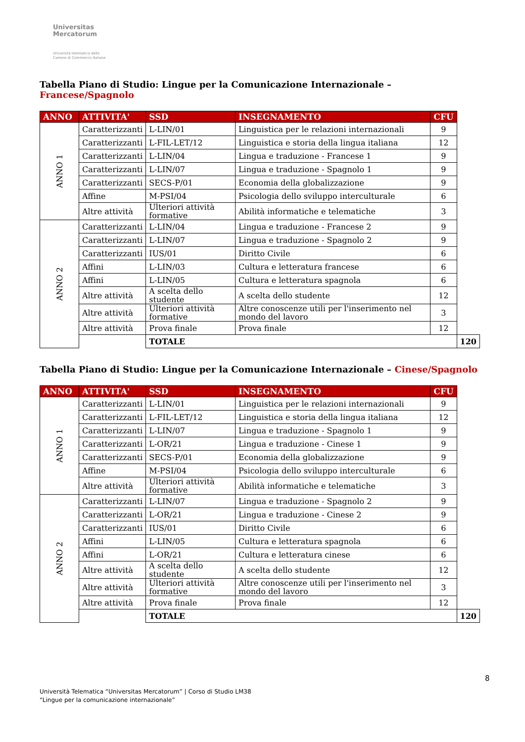Universitas
Mercatorum
Università telematica delle
Camere di Commercio Italiane
Tabella Piano di Studio: Lingue per la Comunicazione Internazionale – Francese/Spagnolo
| ANNO | ATTIVITA' | SSD | INSEGNAMENTO | CFU | |
| --- | --- | --- | --- | --- | --- |
| ANNO 1 | Caratterizzanti | L-LIN/01 | Linguistica per le relazioni internazionali | 9 | |
| | Caratterizzanti | L-FIL-LET/12 | Linguistica e storia della lingua italiana | 12 | |
| | Caratterizzanti | L-LIN/04 | Lingua e traduzione - Francese 1 | 9 | |
| | Caratterizzanti | L-LIN/07 | Lingua e traduzione - Spagnolo 1 | 9 | |
| | Caratterizzanti | SECS-P/01 | Economia della globalizzazione | 9 | |
| | Affine | M-PSI/04 | Psicologia dello sviluppo interculturale | 6 | |
| | Altre attività | Ulteriori attività formative | Abilità informatiche e telematiche | 3 | |
| ANNO 2 | Caratterizzanti | L-LIN/04 | Lingua e traduzione - Francese 2 | 9 | |
| | Caratterizzanti | L-LIN/07 | Lingua e traduzione - Spagnolo 2 | 9 | |
| | Caratterizzanti | IUS/01 | Diritto Civile | 6 | |
| | Affini | L-LIN/03 | Cultura e letteratura francese | 6 | |
| | Affini | L-LIN/05 | Cultura e letteratura spagnola | 6 | |
| | Altre attività | A scelta dello studente | A scelta dello studente | 12 | |
| | Altre attività | Ulteriori attività formative | Altre conoscenze utili per l'inserimento nel mondo del lavoro | 3 | |
| | Altre attività | Prova finale | Prova finale | 12 | |
| | | TOTALE | | | 120 |
Tabella Piano di Studio: Lingue per la Comunicazione Internazionale – Cinese/Spagnolo
| ANNO | ATTIVITA' | SSD | INSEGNAMENTO | CFU | |
| --- | --- | --- | --- | --- | --- |
| ANNO 1 | Caratterizzanti | L-LIN/01 | Linguistica per le relazioni internazionali | 9 | |
| | Caratterizzanti | L-FIL-LET/12 | Linguistica e storia della lingua italiana | 12 | |
| | Caratterizzanti | L-LIN/07 | Lingua e traduzione - Spagnolo 1 | 9 | |
| | Caratterizzanti | L-OR/21 | Lingua e traduzione - Cinese 1 | 9 | |
| | Caratterizzanti | SECS-P/01 | Economia della globalizzazione | 9 | |
| | Affine | M-PSI/04 | Psicologia dello sviluppo interculturale | 6 | |
| | Altre attività | Ulteriori attività formative | Abilità informatiche e telematiche | 3 | |
| ANNO 2 | Caratterizzanti | L-LIN/07 | Lingua e traduzione - Spagnolo 2 | 9 | |
| | Caratterizzanti | L-OR/21 | Lingua e traduzione - Cinese 2 | 9 | |
| | Caratterizzanti | IUS/01 | Diritto Civile | 6 | |
| | Affini | L-LIN/05 | Cultura e letteratura spagnola | 6 | |
| | Affini | L-OR/21 | Cultura e letteratura cinese | 6 | |
| | Altre attività | A scelta dello studente | A scelta dello studente | 12 | |
| | Altre attività | Ulteriori attività formative | Altre conoscenze utili per l'inserimento nel mondo del lavoro | 3 | |
| | Altre attività | Prova finale | Prova finale | 12 | |
| | | TOTALE | | | 120 |
8
Università Telematica “Universitas Mercatorum” | Corso di Studio LM38
“Lingue per la comunicazione internazionale”